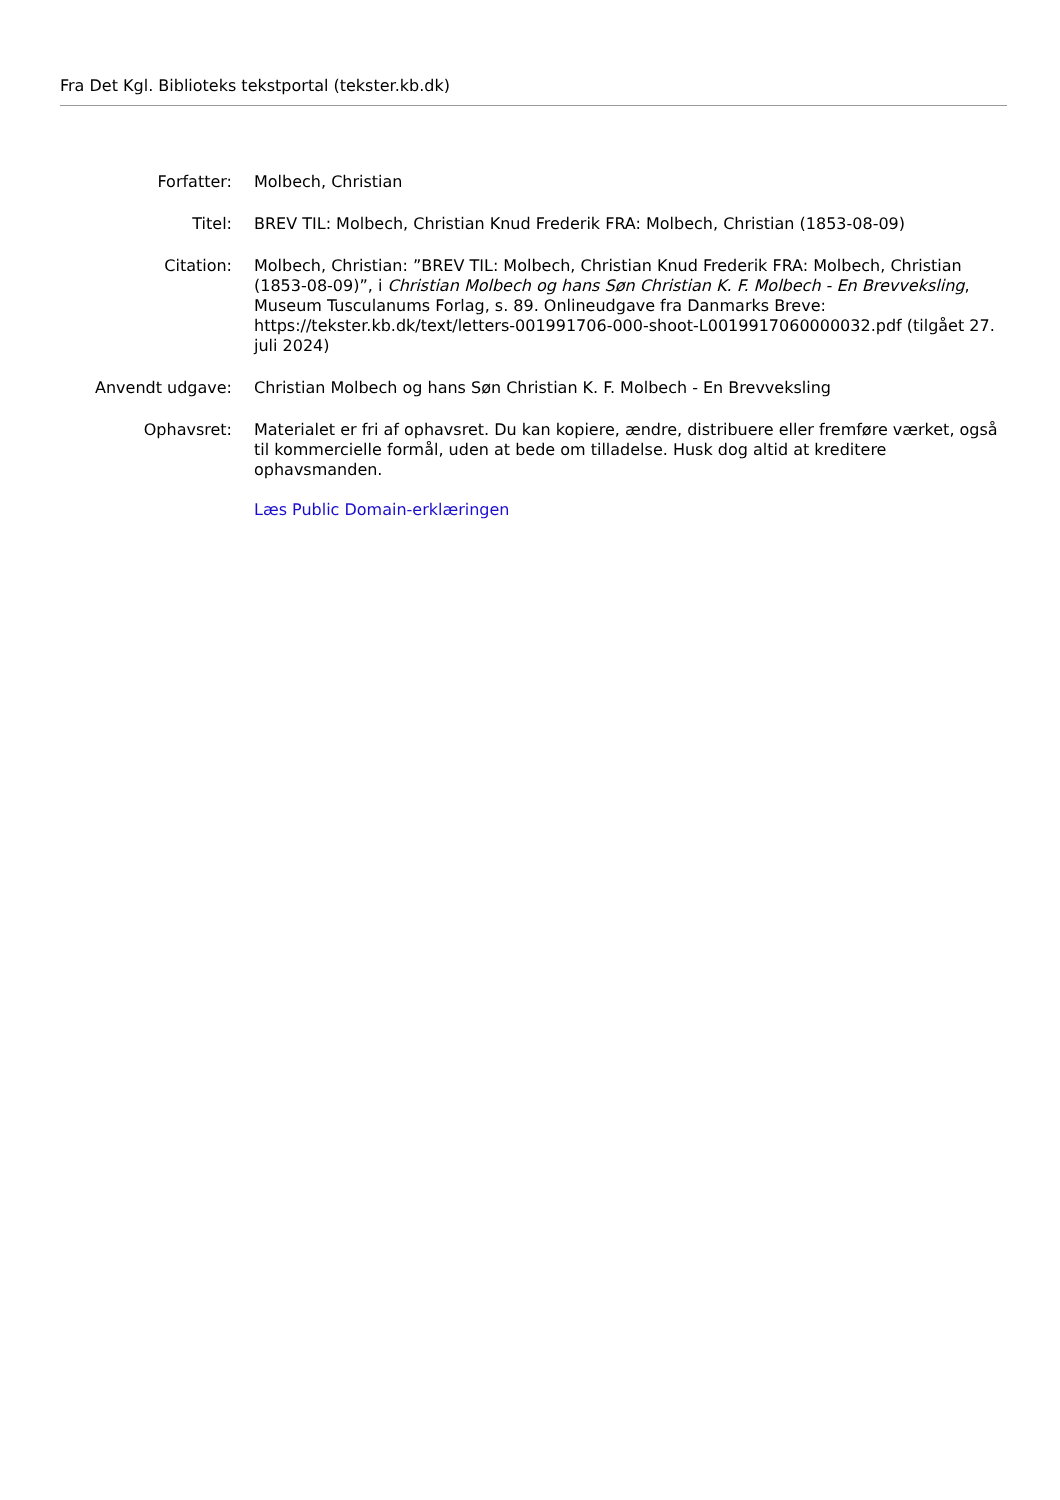Fra Det Kgl. Biblioteks tekstportal (tekster.kb.dk)
| Forfatter: | Molbech, Christian |
| Titel: | BREV TIL: Molbech, Christian Knud Frederik FRA: Molbech, Christian (1853-08-09) |
| Citation: | Molbech, Christian: ”BREV TIL: Molbech, Christian Knud Frederik FRA: Molbech, Christian (1853-08-09)”, i Christian Molbech og hans Søn Christian K. F. Molbech - En Brevveksling , Museum Tusculanums Forlag, s. 89. Onlineudgave fra Danmarks Breve: https://tekster.kb.dk/text/letters-001991706-000-shoot-L0019917060000032.pdf (tilgået 27. juli 2024) |
| Anvendt udgave: | Christian Molbech og hans Søn Christian K. F. Molbech - En Brevveksling |
| Ophavsret: | Materialet er fri af ophavsret. Du kan kopiere, ændre, distribuere eller fremføre værket, også til kommercielle formål, uden at bede om tilladelse. Husk dog altid at kreditere ophavsmanden. Læs Public Domain-erklæringen |